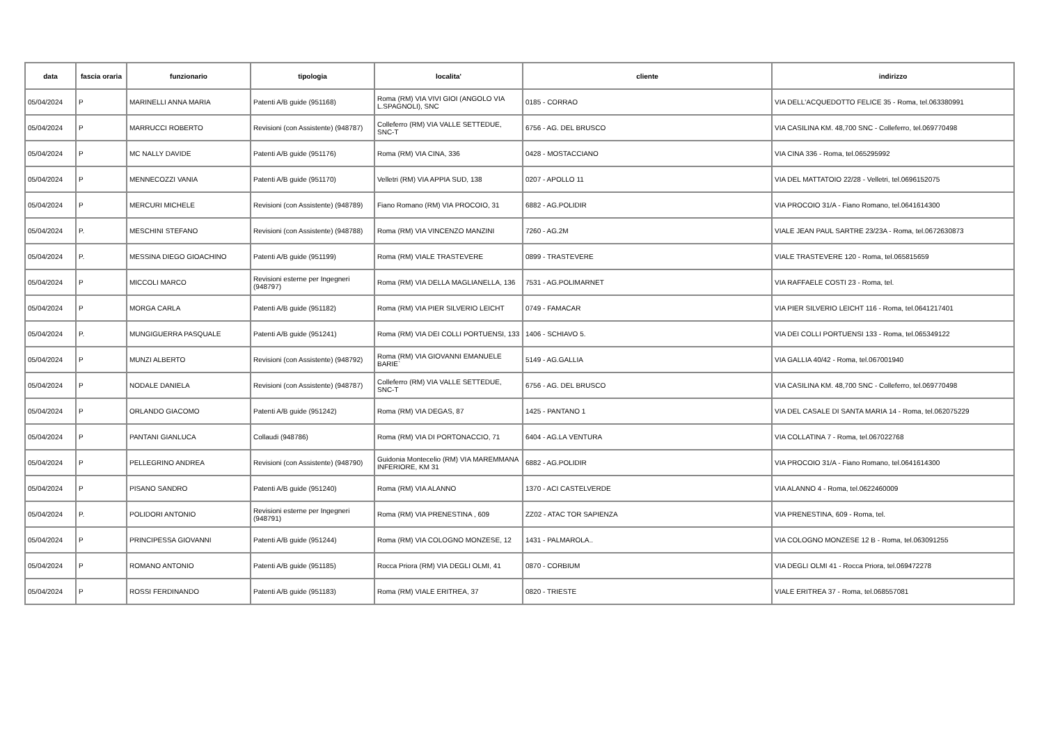| data | fascia oraria | funzionario | tipologia | localita' | cliente | indirizzo |
| --- | --- | --- | --- | --- | --- | --- |
| 05/04/2024 | P | MARINELLI ANNA MARIA | Patenti A/B guide (951168) | Roma (RM) VIA VIVI GIOI (ANGOLO VIA L.SPAGNOLI), SNC | 0185 - CORRAO | VIA DELL'ACQUEDOTTO FELICE 35 - Roma, tel.063380991 |
| 05/04/2024 | P | MARRUCCI ROBERTO | Revisioni (con Assistente) (948787) | Colleferro (RM) VIA VALLE SETTEDUE, SNC-T | 6756 - AG. DEL BRUSCO | VIA CASILINA KM. 48,700 SNC - Colleferro, tel.069770498 |
| 05/04/2024 | P | MC NALLY DAVIDE | Patenti A/B guide (951176) | Roma (RM) VIA CINA, 336 | 0428 - MOSTACCIANO | VIA CINA 336 - Roma, tel.065295992 |
| 05/04/2024 | P | MENNECOZZI VANIA | Patenti A/B guide (951170) | Velletri (RM) VIA APPIA SUD, 138 | 0207 - APOLLO 11 | VIA DEL MATTATOIO 22/28 - Velletri, tel.0696152075 |
| 05/04/2024 | P | MERCURI MICHELE | Revisioni (con Assistente) (948789) | Fiano Romano (RM) VIA PROCOIO, 31 | 6882 - AG.POLIDIR | VIA PROCOIO 31/A - Fiano Romano, tel.0641614300 |
| 05/04/2024 | P. | MESCHINI STEFANO | Revisioni (con Assistente) (948788) | Roma (RM) VIA VINCENZO MANZINI | 7260 - AG.2M | VIALE JEAN PAUL SARTRE 23/23A - Roma, tel.0672630873 |
| 05/04/2024 | P. | MESSINA DIEGO GIOACHINO | Patenti A/B guide (951199) | Roma (RM) VIALE TRASTEVERE | 0899 - TRASTEVERE | VIALE TRASTEVERE 120 - Roma, tel.065815659 |
| 05/04/2024 | P | MICCOLI MARCO | Revisioni esterne per Ingegneri (948797) | Roma (RM) VIA DELLA MAGLIANELLA, 136 | 7531 - AG.POLIMARNET | VIA RAFFAELE COSTI 23 - Roma, tel. |
| 05/04/2024 | P | MORGA CARLA | Patenti A/B guide (951182) | Roma (RM) VIA PIER SILVERIO LEICHT | 0749 - FAMACAR | VIA PIER SILVERIO LEICHT 116 - Roma, tel.0641217401 |
| 05/04/2024 | P. | MUNGIGUERRA PASQUALE | Patenti A/B guide (951241) | Roma (RM) VIA DEI COLLI PORTUENSI, 133 | 1406 - SCHIAVO 5. | VIA DEI COLLI PORTUENSI 133 - Roma, tel.065349122 |
| 05/04/2024 | P | MUNZI ALBERTO | Revisioni (con Assistente) (948792) | Roma (RM) VIA GIOVANNI EMANUELE BARIE` | 5149 - AG.GALLIA | VIA GALLIA 40/42 - Roma, tel.067001940 |
| 05/04/2024 | P | NODALE DANIELA | Revisioni (con Assistente) (948787) | Colleferro (RM) VIA VALLE SETTEDUE, SNC-T | 6756 - AG. DEL BRUSCO | VIA CASILINA KM. 48,700 SNC - Colleferro, tel.069770498 |
| 05/04/2024 | P | ORLANDO GIACOMO | Patenti A/B guide (951242) | Roma (RM) VIA DEGAS, 87 | 1425 - PANTANO 1 | VIA DEL CASALE DI SANTA MARIA 14 - Roma, tel.062075229 |
| 05/04/2024 | P | PANTANI GIANLUCA | Collaudi (948786) | Roma (RM) VIA DI PORTONACCIO, 71 | 6404 - AG.LA VENTURA | VIA COLLATINA 7 - Roma, tel.067022768 |
| 05/04/2024 | P | PELLEGRINO ANDREA | Revisioni (con Assistente) (948790) | Guidonia Montecelio (RM) VIA MAREMMANA INFERIORE, KM 31 | 6882 - AG.POLIDIR | VIA PROCOIO 31/A - Fiano Romano, tel.0641614300 |
| 05/04/2024 | P | PISANO SANDRO | Patenti A/B guide (951240) | Roma (RM) VIA ALANNO | 1370 - ACI CASTELVERDE | VIA ALANNO 4 - Roma, tel.0622460009 |
| 05/04/2024 | P. | POLIDORI ANTONIO | Revisioni esterne per Ingegneri (948791) | Roma (RM) VIA PRENESTINA , 609 | ZZ02 - ATAC TOR SAPIENZA | VIA PRENESTINA, 609 - Roma, tel. |
| 05/04/2024 | P | PRINCIPESSA GIOVANNI | Patenti A/B guide (951244) | Roma (RM) VIA COLOGNO MONZESE, 12 | 1431 - PALMAROLA.. | VIA COLOGNO MONZESE 12 B - Roma, tel.063091255 |
| 05/04/2024 | P | ROMANO ANTONIO | Patenti A/B guide (951185) | Rocca Priora (RM) VIA DEGLI OLMI, 41 | 0870 - CORBIUM | VIA DEGLI OLMI 41 - Rocca Priora, tel.069472278 |
| 05/04/2024 | P | ROSSI FERDINANDO | Patenti A/B guide (951183) | Roma (RM) VIALE ERITREA, 37 | 0820 - TRIESTE | VIALE ERITREA 37 - Roma, tel.068557081 |